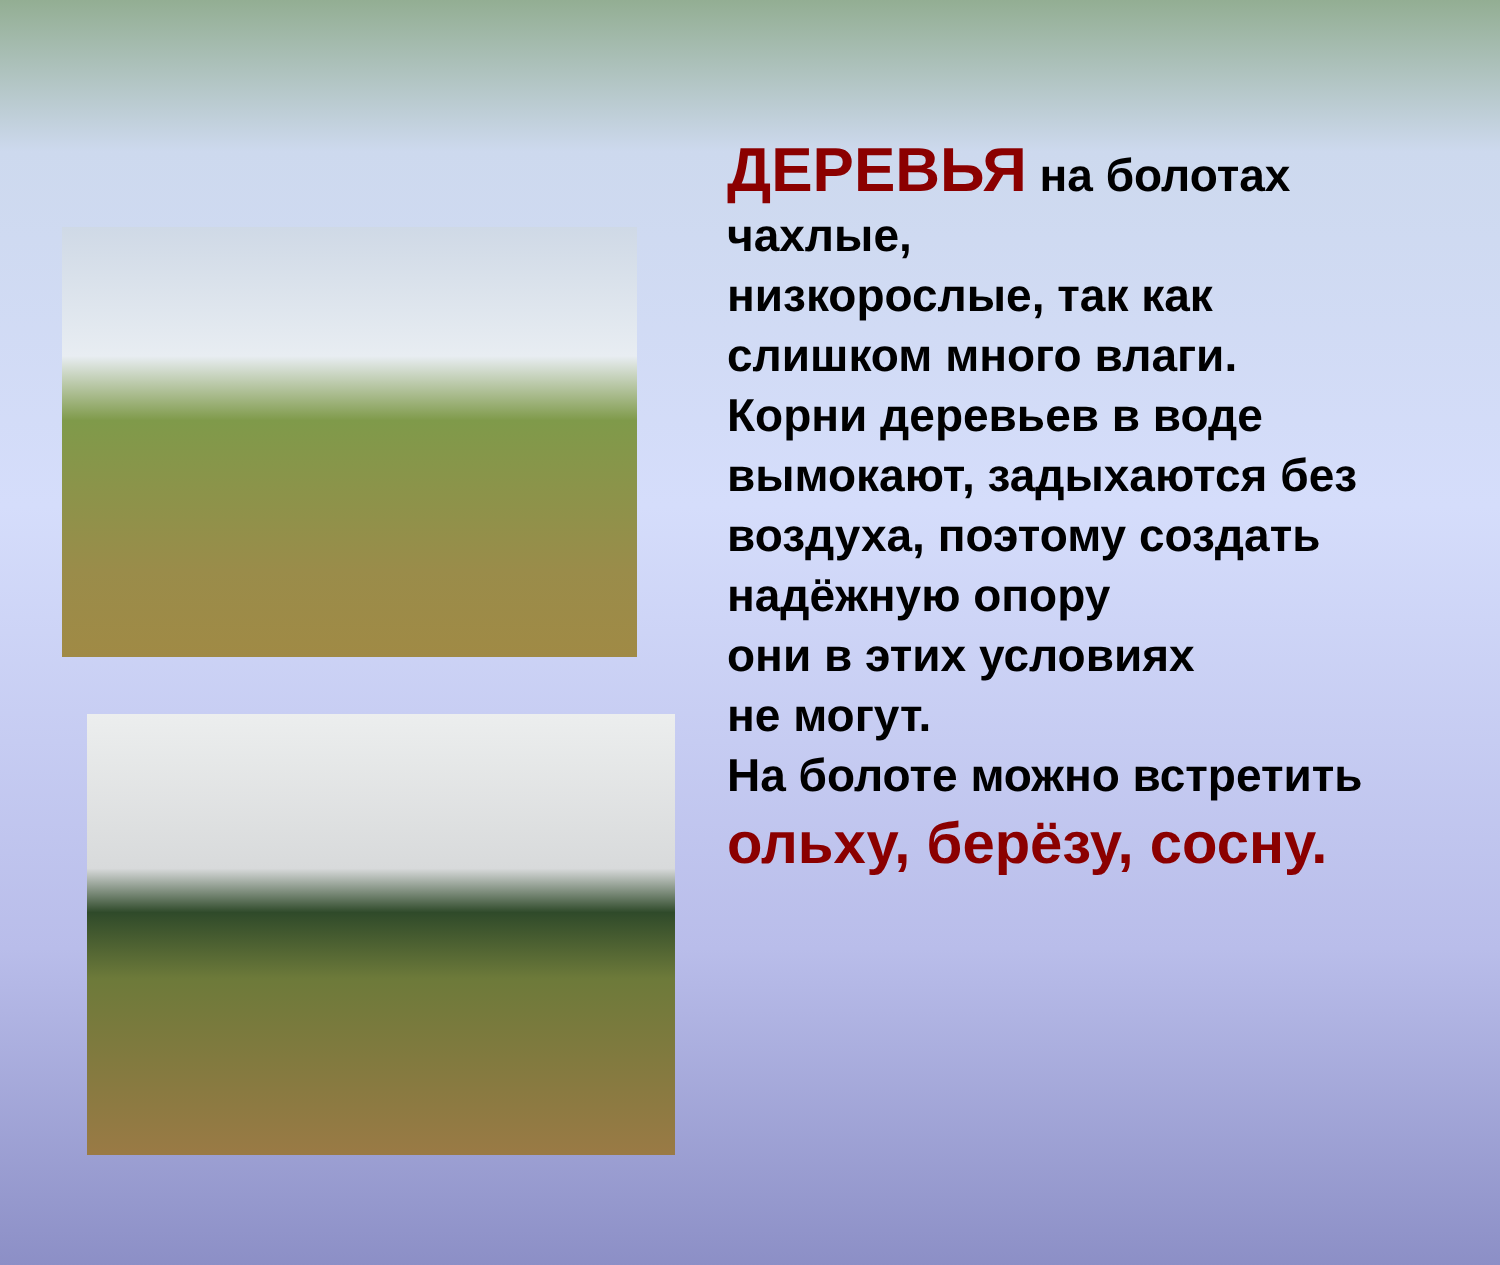ДЕРЕВЬЯ на болотах
чахлые,
низкорослые, так как
слишком много влаги.
Корни деревьев в воде
вымокают, задыхаются без
воздуха, поэтому создать
надёжную опору
они в этих условиях
не могут.
На болоте можно встретить
ольху, берёзу, сосну.